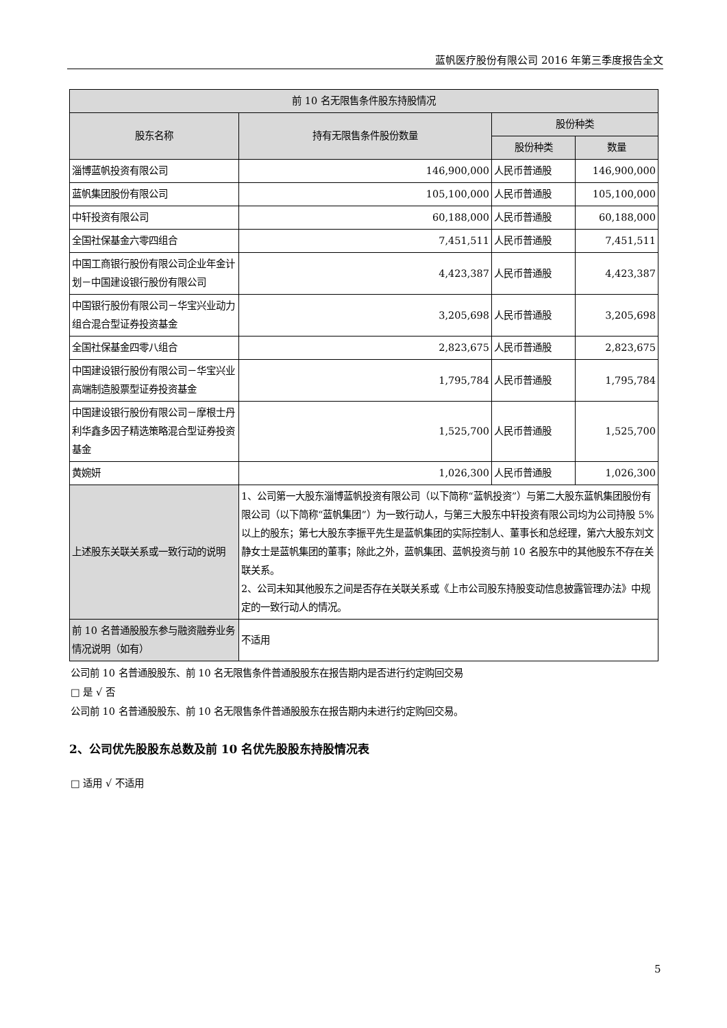蓝帆医疗股份有限公司 2016 年第三季度报告全文
| 前 10 名无限售条件股东持股情况 | | | |
| --- | --- | --- | --- |
| 股东名称 | 持有无限售条件股份数量 | 股份种类 | |
| | | 股份种类 | 数量 |
| 淄博蓝帆投资有限公司 | 146,900,000 | 人民币普通股 | 146,900,000 |
| 蓝帆集团股份有限公司 | 105,100,000 | 人民币普通股 | 105,100,000 |
| 中轩投资有限公司 | 60,188,000 | 人民币普通股 | 60,188,000 |
| 全国社保基金六零四组合 | 7,451,511 | 人民币普通股 | 7,451,511 |
| 中国工商银行股份有限公司企业年金计划－中国建设银行股份有限公司 | 4,423,387 | 人民币普通股 | 4,423,387 |
| 中国银行股份有限公司－华宝兴业动力组合混合型证券投资基金 | 3,205,698 | 人民币普通股 | 3,205,698 |
| 全国社保基金四零八组合 | 2,823,675 | 人民币普通股 | 2,823,675 |
| 中国建设银行股份有限公司－华宝兴业高端制造股票型证券投资基金 | 1,795,784 | 人民币普通股 | 1,795,784 |
| 中国建设银行股份有限公司－摩根士丹利华鑫多因子精选策略混合型证券投资基金 | 1,525,700 | 人民币普通股 | 1,525,700 |
| 黄婉妍 | 1,026,300 | 人民币普通股 | 1,026,300 |
| 上述股东关联关系或一致行动的说明 | 1、公司第一大股东淄博蓝帆投资有限公司（以下简称“蓝帆投资”）与第二大股东蓝帆集团股份有限公司（以下简称“蓝帆集团”）为一致行动人，与第三大股东中轩投资有限公司均为公司持股 5% 以上的股东；第七大股东李振平先生是蓝帆集团的实际控制人、董事长和总经理，第六大股东刘文静女士是蓝帆集团的董事；除此之外，蓝帆集团、蓝帆投资与前 10 名股东中的其他股东不存在关联关系。 2、公司未知其他股东之间是否存在关联关系或《上市公司股东持股变动信息披露管理办法》中规定的一致行动人的情况。 | | |
| 前 10 名普通股股东参与融资融券业务情况说明（如有） | 不适用 | | |
公司前 10 名普通股股东、前 10 名无限售条件普通股股东在报告期内是否进行约定购回交易
□ 是 √ 否
公司前 10 名普通股股东、前 10 名无限售条件普通股股东在报告期内未进行约定购回交易。
2、公司优先股股东总数及前 10 名优先股股东持股情况表
□ 适用 √ 不适用
5